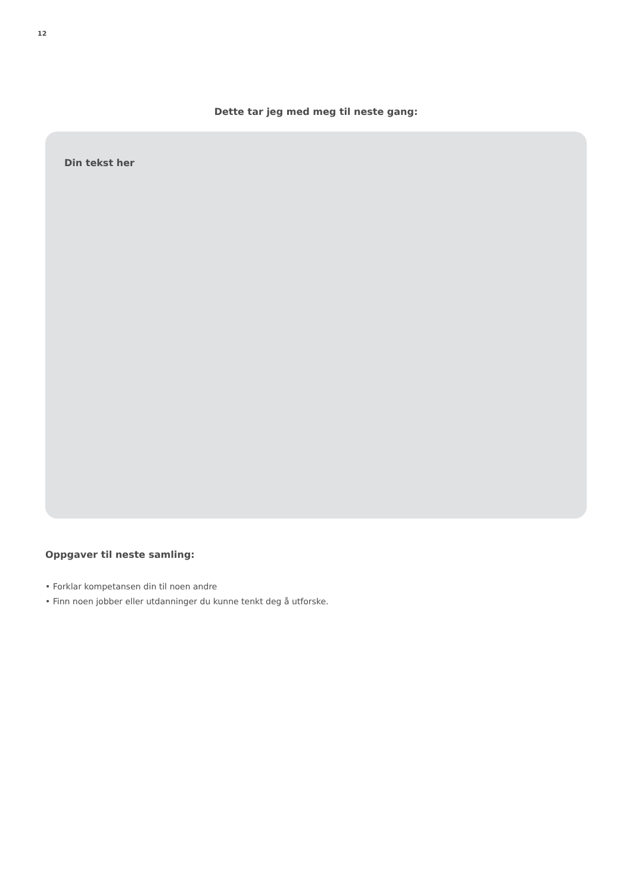12
Dette tar jeg med meg til neste gang:
Din tekst her
Oppgaver til neste samling:
• Forklar kompetansen din til noen andre
• Finn noen jobber eller utdanninger du kunne tenkt deg å utforske.